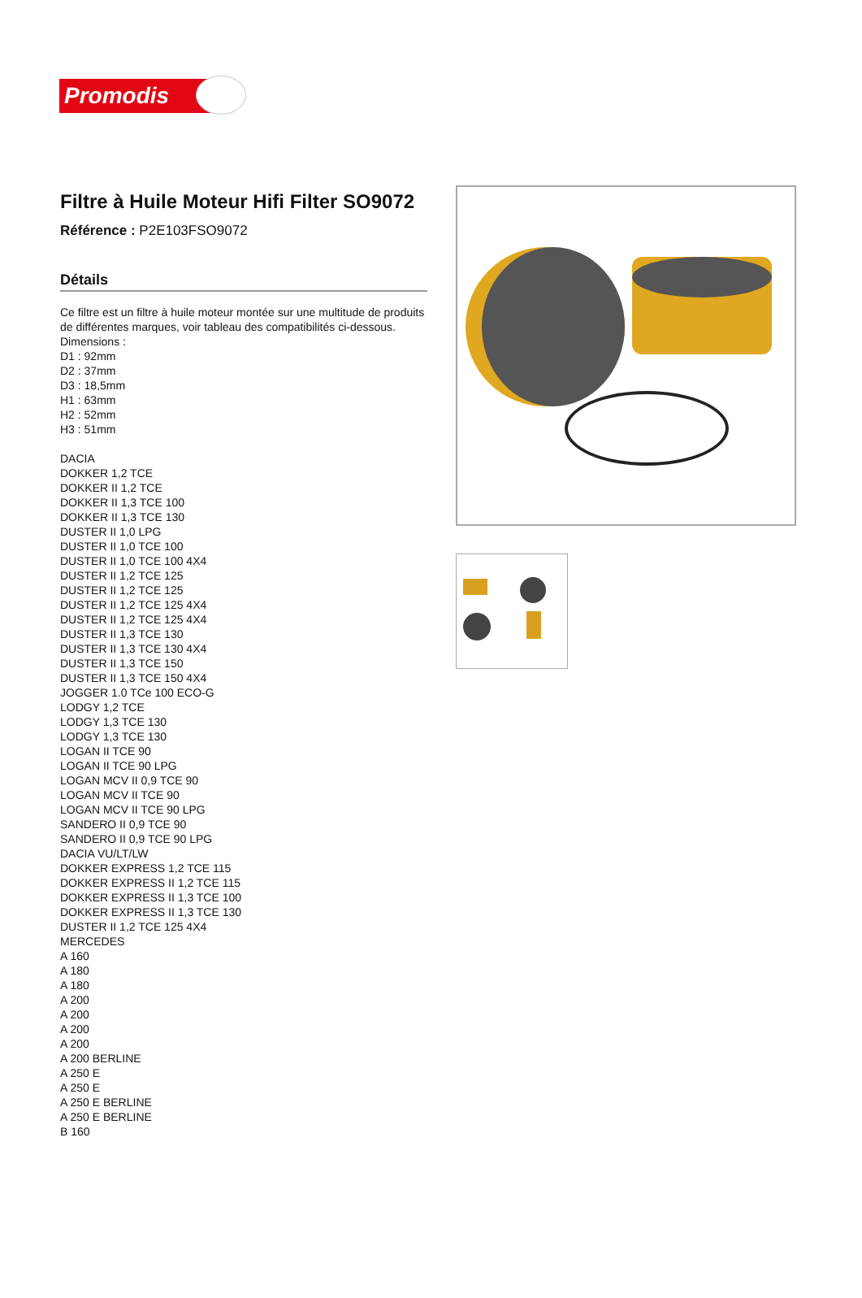Promodis
Filtre à Huile Moteur Hifi Filter SO9072
Référence : P2E103FSO9072
Détails
Ce filtre est un filtre à huile moteur montée sur une multitude de produits de différentes marques, voir tableau des compatibilités ci-dessous.
Dimensions :
D1 : 92mm
D2 : 37mm
D3 : 18,5mm
H1 : 63mm
H2 : 52mm
H3 : 51mm
DACIA
DOKKER 1,2 TCE
DOKKER II 1,2 TCE
DOKKER II 1,3 TCE 100
DOKKER II 1,3 TCE 130
DUSTER II 1,0 LPG
DUSTER II 1,0 TCE 100
DUSTER II 1,0 TCE 100 4X4
DUSTER II 1,2 TCE 125
DUSTER II 1,2 TCE 125
DUSTER II 1,2 TCE 125 4X4
DUSTER II 1,2 TCE 125 4X4
DUSTER II 1,3 TCE 130
DUSTER II 1,3 TCE 130 4X4
DUSTER II 1,3 TCE 150
DUSTER II 1,3 TCE 150 4X4
JOGGER 1.0 TCe 100 ECO-G
LODGY 1,2 TCE
LODGY 1,3 TCE 130
LODGY 1,3 TCE 130
LOGAN II TCE 90
LOGAN II TCE 90 LPG
LOGAN MCV II 0,9 TCE 90
LOGAN MCV II TCE 90
LOGAN MCV II TCE 90 LPG
SANDERO II 0,9 TCE 90
SANDERO II 0,9 TCE 90 LPG
DACIA VU/LT/LW
DOKKER EXPRESS 1,2 TCE 115
DOKKER EXPRESS II 1,2 TCE 115
DOKKER EXPRESS II 1,3 TCE 100
DOKKER EXPRESS II 1,3 TCE 130
DUSTER II 1,2 TCE 125 4X4
MERCEDES
A 160
A 180
A 180
A 200
A 200
A 200
A 200
A 200 BERLINE
A 250 E
A 250 E
A 250 E BERLINE
A 250 E BERLINE
B 160